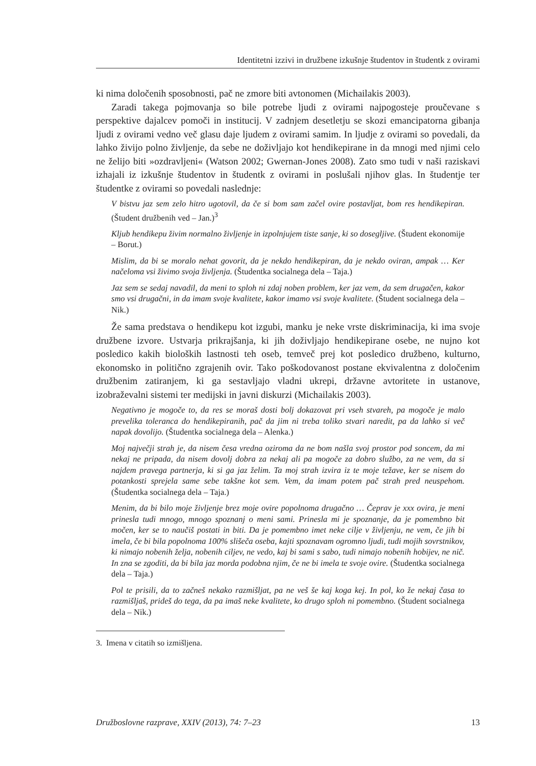Identitetni izzivi in družbene izkušnje študentov in študentk z ovirami
ki nima določenih sposobnosti, pač ne zmore biti avtonomen (Michailakis 2003).
Zaradi takega pojmovanja so bile potrebe ljudi z ovirami najpogosteje proučevane s perspektive dajalcev pomoči in institucij. V zadnjem desetletju se skozi emancipatorna gibanja ljudi z ovirami vedno več glasu daje ljudem z ovirami samim. In ljudje z ovirami so povedali, da lahko živijo polno življenje, da sebe ne doživljajo kot hendikepirane in da mnogi med njimi celo ne želijo biti »ozdravljeni« (Watson 2002; Gwernan-Jones 2008). Zato smo tudi v naši raziskavi izhajali iz izkušnje študentov in študentk z ovirami in poslušali njihov glas. In študentje ter študentke z ovirami so povedali naslednje:
V bistvu jaz sem zelo hitro ugotovil, da če si bom sam začel ovire postavljat, bom res hendikepiran. (Študent družbenih ved – Jan.)<sup>3</sup>
Kljub hendikepu živim normalno življenje in izpolnjujem tiste sanje, ki so dosegljive. (Študent ekonomije – Borut.)
Mislim, da bi se moralo nehat govorit, da je nekdo hendikepiran, da je nekdo oviran, ampak … Ker načeloma vsi živimo svoja življenja. (Študentka socialnega dela – Taja.)
Jaz sem se sedaj navadil, da meni to sploh ni zdaj noben problem, ker jaz vem, da sem drugačen, kakor smo vsi drugačni, in da imam svoje kvalitete, kakor imamo vsi svoje kvalitete. (Študent socialnega dela – Nik.)
Že sama predstava o hendikepu kot izgubi, manku je neke vrste diskriminacija, ki ima svoje družbene izvore. Ustvarja prikrajšanja, ki jih doživljajo hendikepirane osebe, ne nujno kot posledico kakih bioloških lastnosti teh oseb, temveč prej kot posledico družbeno, kulturno, ekonomsko in politično zgrajenih ovir. Tako poškodovanost postane ekvivalentna z določenim družbenim zatiranjem, ki ga sestavljajo vladni ukrepi, državne avtoritete in ustanove, izobraževalni sistemi ter medijski in javni diskurzi (Michailakis 2003).
Negativno je mogoče to, da res se moraš dosti bolj dokazovat pri vseh stvareh, pa mogoče je malo prevelika toleranca do hendikepiranih, pač da jim ni treba toliko stvari naredit, pa da lahko si več napak dovolijo. (Študentka socialnega dela – Alenka.)
Moj največji strah je, da nisem česa vredna oziroma da ne bom našla svoj prostor pod soncem, da mi nekaj ne pripada, da nisem dovolj dobra za nekaj ali pa mogoče za dobro službo, za ne vem, da si najdem pravega partnerja, ki si ga jaz želim. Ta moj strah izvira iz te moje težave, ker se nisem do potankosti sprejela same sebe takšne kot sem. Vem, da imam potem pač strah pred neuspehom. (Študentka socialnega dela – Taja.)
Menim, da bi bilo moje življenje brez moje ovire popolnoma drugačno … Čeprav je xxx ovira, je meni prinesla tudi mnogo, mnogo spoznanj o meni sami. Prinesla mi je spoznanje, da je pomembno bit močen, ker se to naučiš postati in biti. Da je pomembno imet neke cilje v življenju, ne vem, če jih bi imela, če bi bila popolnoma 100% slišeča oseba, kajti spoznavam ogromno ljudi, tudi mojih sovrstnikov, ki nimajo nobenih želja, nobenih ciljev, ne vedo, kaj bi sami s sabo, tudi nimajo nobenih hobijev, ne nič. In zna se zgoditi, da bi bila jaz morda podobna njim, če ne bi imela te svoje ovire. (Študentka socialnega dela – Taja.)
Pol te prisili, da to začneš nekako razmišljat, pa ne veš še kaj koga kej. In pol, ko že nekaj časa to razmišljaš, prideš do tega, da pa imaš neke kvalitete, ko drugo sploh ni pomembno. (Študent socialnega dela – Nik.)
3. Imena v citatih so izmišljena.
Družboslovne razprave, XXIV (2013), 74: 7–23 13